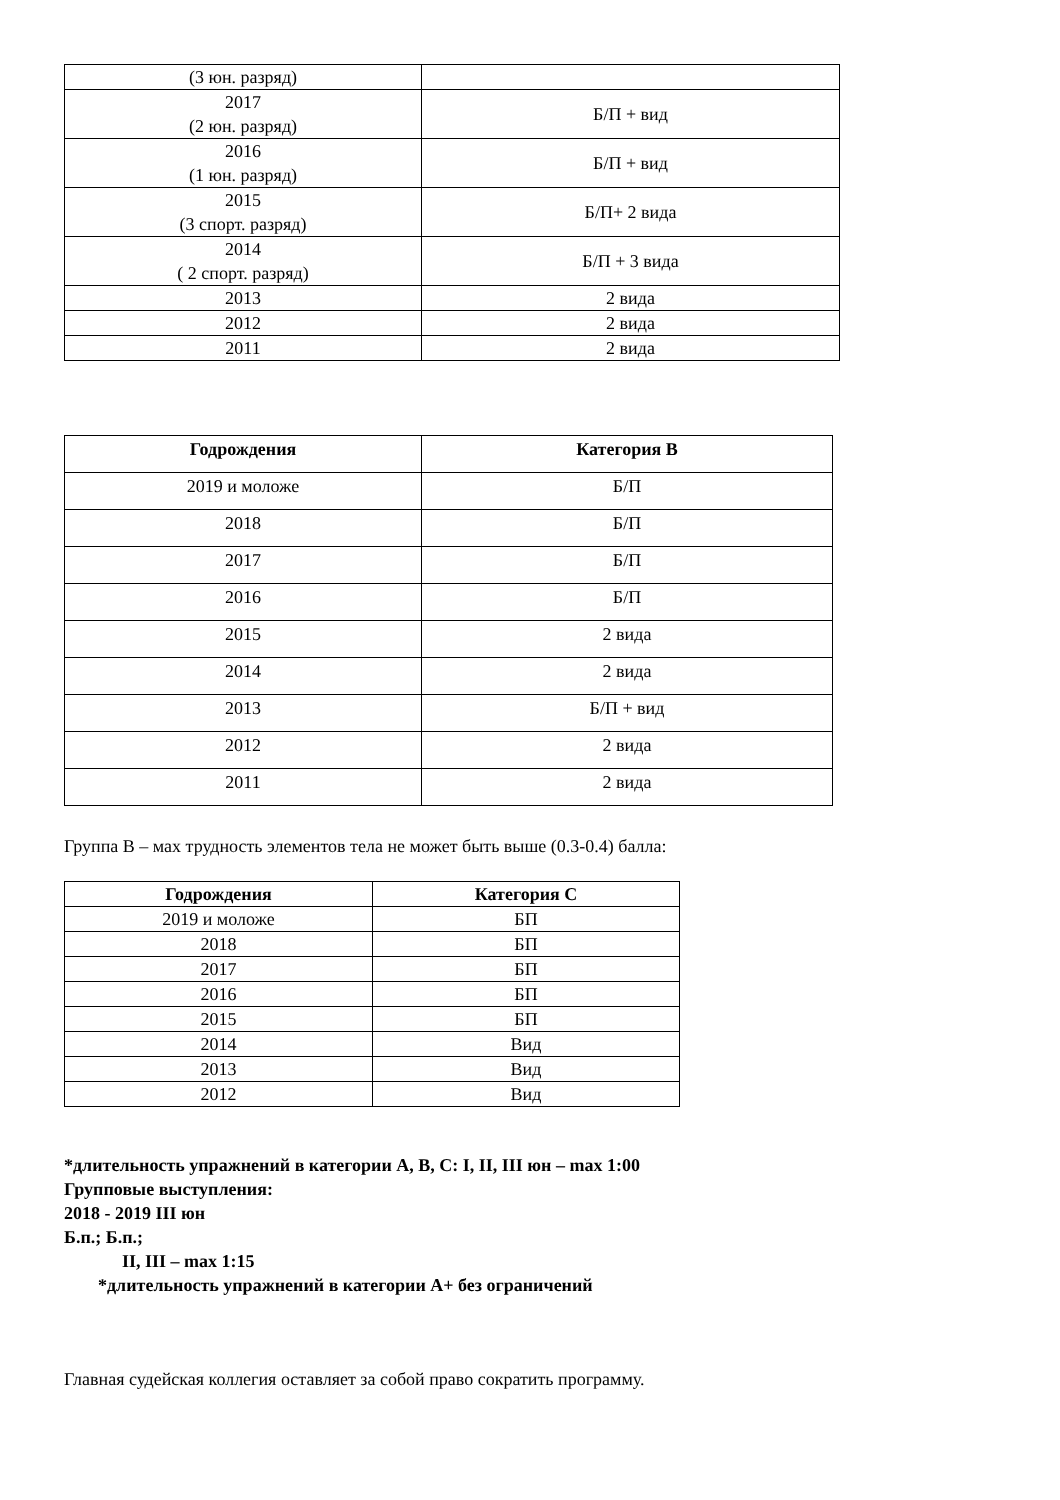| (3 юн. разряд) | |
| 2017 (2 юн. разряд) | Б/П + вид |
| 2016 (1 юн. разряд) | Б/П + вид |
| 2015 (3 спорт. разряд) | Б/П+ 2 вида |
| 2014 ( 2 спорт. разряд) | Б/П + 3 вида |
| 2013 | 2 вида |
| 2012 | 2 вида |
| 2011 | 2 вида |
| Годрождения | Категория В |
| --- | --- |
| 2019 и моложе | Б/П |
| 2018 | Б/П |
| 2017 | Б/П |
| 2016 | Б/П |
| 2015 | 2 вида |
| 2014 | 2 вида |
| 2013 | Б/П + вид |
| 2012 | 2 вида |
| 2011 | 2 вида |
Группа В – мах трудность элементов тела не может быть выше (0.3-0.4) балла:
| Годрождения | Категория С |
| --- | --- |
| 2019 и моложе | БП |
| 2018 | БП |
| 2017 | БП |
| 2016 | БП |
| 2015 | БП |
| 2014 | Вид |
| 2013 | Вид |
| 2012 | Вид |
*длительность упражнений в категории А, В, С: I, II, III юн – max 1:00
Групповые выступления:
2018 - 2019 III юн
Б.п.; Б.п.;
II, III – max 1:15
*длительность упражнений в категории А+ без ограничений
Главная судейская коллегия оставляет за собой право сократить программу.